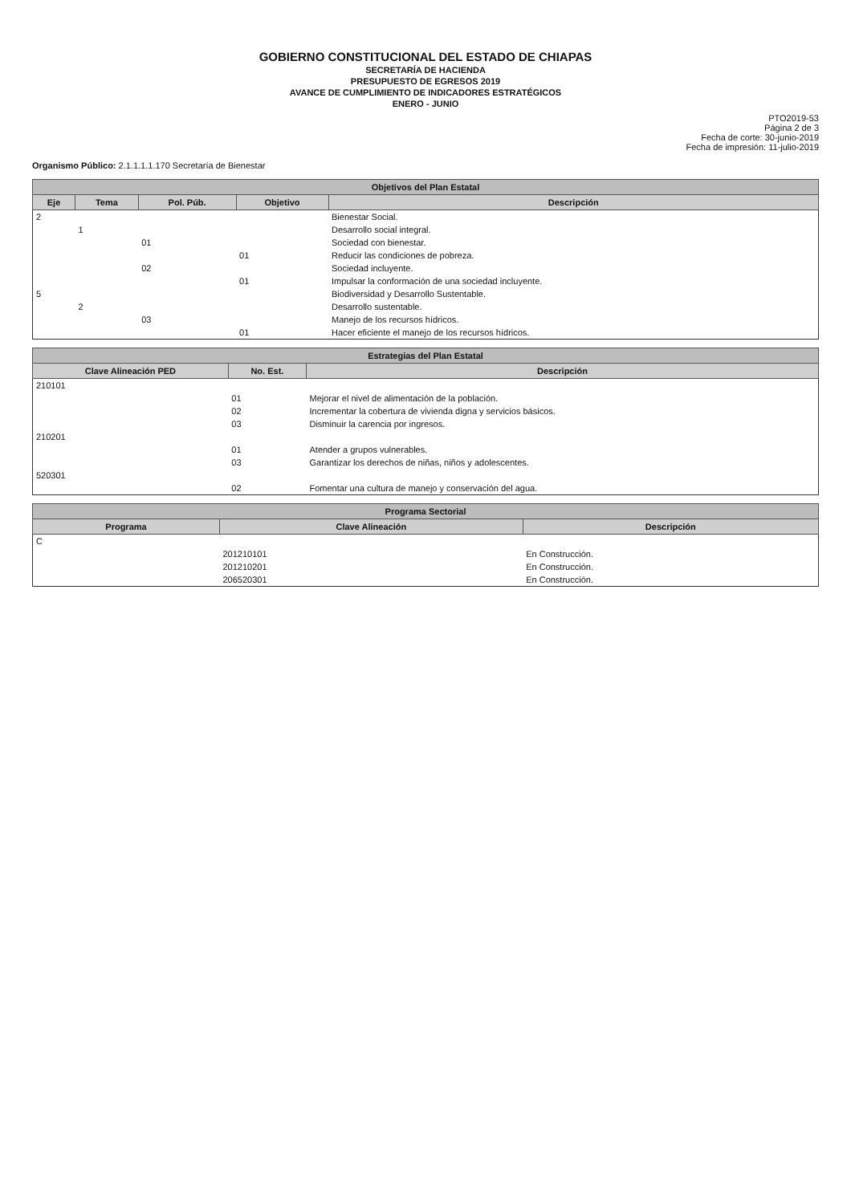GOBIERNO CONSTITUCIONAL DEL ESTADO DE CHIAPAS
SECRETARÍA DE HACIENDA
PRESUPUESTO DE EGRESOS 2019
AVANCE DE CUMPLIMIENTO DE INDICADORES ESTRATÉGICOS
ENERO - JUNIO
PTO2019-53
Página 2 de 3
Fecha de corte: 30-junio-2019
Fecha de impresión: 11-julio-2019
Organismo Público: 2.1.1.1.1.170 Secretaría de Bienestar
| Objetivos del Plan Estatal | | | | |
| --- | --- | --- | --- | --- |
| Eje | Tema | Pol. Púb. | Objetivo | Descripción |
| 2 | | | | Bienestar Social. |
| | 1 | | | Desarrollo social integral. |
| | | 01 | | Sociedad con bienestar. |
| | | | 01 | Reducir las condiciones de pobreza. |
| | | 02 | | Sociedad incluyente. |
| | | | 01 | Impulsar la conformación de una sociedad incluyente. |
| 5 | | | | Biodiversidad y Desarrollo Sustentable. |
| | 2 | | | Desarrollo sustentable. |
| | | 03 | | Manejo de los recursos hídricos. |
| | | | 01 | Hacer eficiente el manejo de los recursos hídricos. |
| Estrategias del Plan Estatal | | |
| --- | --- | --- |
| Clave Alineación PED | No. Est. | Descripción |
| 210101 | | |
| | 01 | Mejorar el nivel de alimentación de la población. |
| | 02 | Incrementar la cobertura de vivienda digna y servicios básicos. |
| | 03 | Disminuir la carencia por ingresos. |
| 210201 | | |
| | 01 | Atender a grupos vulnerables. |
| | 03 | Garantizar los derechos de niñas, niños y adolescentes. |
| 520301 | | |
| | 02 | Fomentar una cultura de manejo y conservación del agua. |
| Programa Sectorial | | |
| --- | --- | --- |
| Programa | Clave Alineación | Descripción |
| C | | |
| | 201210101 | En Construcción. |
| | 201210201 | En Construcción. |
| | 206520301 | En Construcción. |